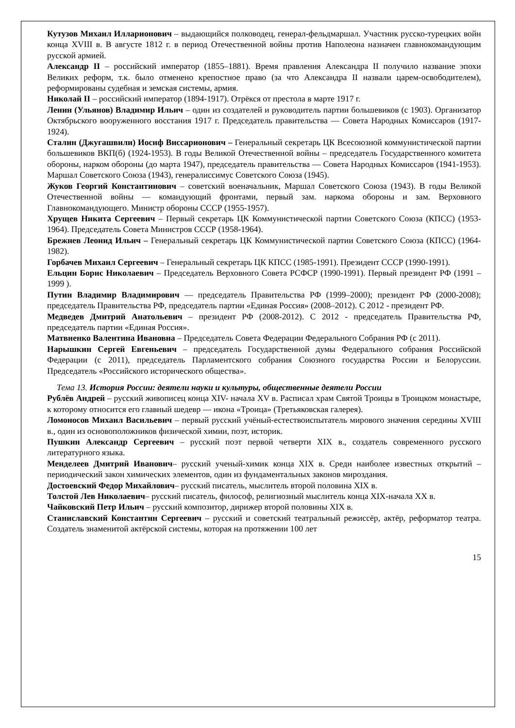Кутузов Михаил Илларионович – выдающийся полководец, генерал-фельдмаршал. Участник русско-турецких войн конца XVIII в. В августе 1812 г. в период Отечественной войны против Наполеона назначен главнокомандующим русской армией.
Александр II – российский император (1855–1881). Время правления Александра II получило название эпохи Великих реформ, т.к. было отменено крепостное право (за что Александра II назвали царем-освободителем), реформированы судебная и земская системы, армия.
Николай II – российский император (1894-1917). Отрёкся от престола в марте 1917 г.
Ленин (Ульянов) Владимир Ильич – один из создателей и руководитель партии большевиков (с 1903). Организатор Октябрьского вооруженного восстания 1917 г. Председатель правительства — Совета Народных Комиссаров (1917-1924).
Сталин (Джугашвили) Иосиф Виссарионович – Генеральный секретарь ЦК Всесоюзной коммунистической партии большевиков ВКП(б) (1924-1953). В годы Великой Отечественной войны – председатель Государственного комитета обороны, нарком обороны (до марта 1947), председатель правительства — Совета Народных Комиссаров (1941-1953). Маршал Советского Союза (1943), генералиссимус Советского Союза (1945).
Жуков Георгий Константинович – советский военачальник, Маршал Советского Союза (1943). В годы Великой Отечественной войны — командующий фронтами, первый зам. наркома обороны и зам. Верховного Главнокомандующего. Министр обороны СССР (1955-1957).
Хрущев Никита Сергеевич – Первый секретарь ЦК Коммунистической партии Советского Союза (КПСС) (1953-1964). Председатель Совета Министров СССР (1958-1964).
Брежнев Леонид Ильич – Генеральный секретарь ЦК Коммунистической партии Советского Союза (КПСС) (1964-1982).
Горбачев Михаил Сергеевич – Генеральный секретарь ЦК КПСС (1985-1991). Президент СССР (1990-1991).
Ельцин Борис Николаевич – Председатель Верховного Совета РСФСР (1990-1991). Первый президент РФ (1991 –1999 ).
Путин Владимир Владимирович — председатель Правительства РФ (1999–2000); президент РФ (2000-2008); председатель Правительства РФ, председатель партии «Единая Россия» (2008–2012). С 2012 - президент РФ.
Медведев Дмитрий Анатольевич – президент РФ (2008-2012). С 2012 - председатель Правительства РФ, председатель партии «Единая Россия».
Матвиенко Валентина Ивановна – Председатель Совета Федерации Федерального Собрания РФ (с 2011).
Нарышкин Сергей Евгеньевич – председатель Государственной думы Федерального собрания Российской Федерации (с 2011), председатель Парламентского собрания Союзного государства России и Белоруссии. Председатель «Российского исторического общества».
Тема 13. История России: деятели науки и культуры, общественные деятели России
Рублёв Андрей – русский живописец конца XIV- начала XV в. Расписал храм Святой Троицы в Троицком монастыре, к которому относится его главный шедевр — икона «Троица» (Третьяковская галерея).
Ломоносов Михаил Васильевич – первый русский учёный-естествоиспытатель мирового значения середины XVIII в., один из основоположников физической химии, поэт, историк.
Пушкин Александр Сергеевич – русский поэт первой четверти XIX в., создатель современного русского литературного языка.
Менделеев Дмитрий Иванович– русский ученый-химик конца XIX в. Среди наиболее известных открытий –периодический закон химических элементов, один из фундаментальных законов мироздания.
Достоевский Федор Михайлович– русский писатель, мыслитель второй половина XIX в.
Толстой Лев Николаевич– русский писатель, философ, религиозный мыслитель конца XIX-начала XX в.
Чайковский Петр Ильич – русский композитор, дирижер второй половины XIX в.
Станиславский Константин Сергеевич – русский и советский театральный режиссёр, актёр, реформатор театра. Создатель знаменитой актёрской системы, которая на протяжении 100 лет
15